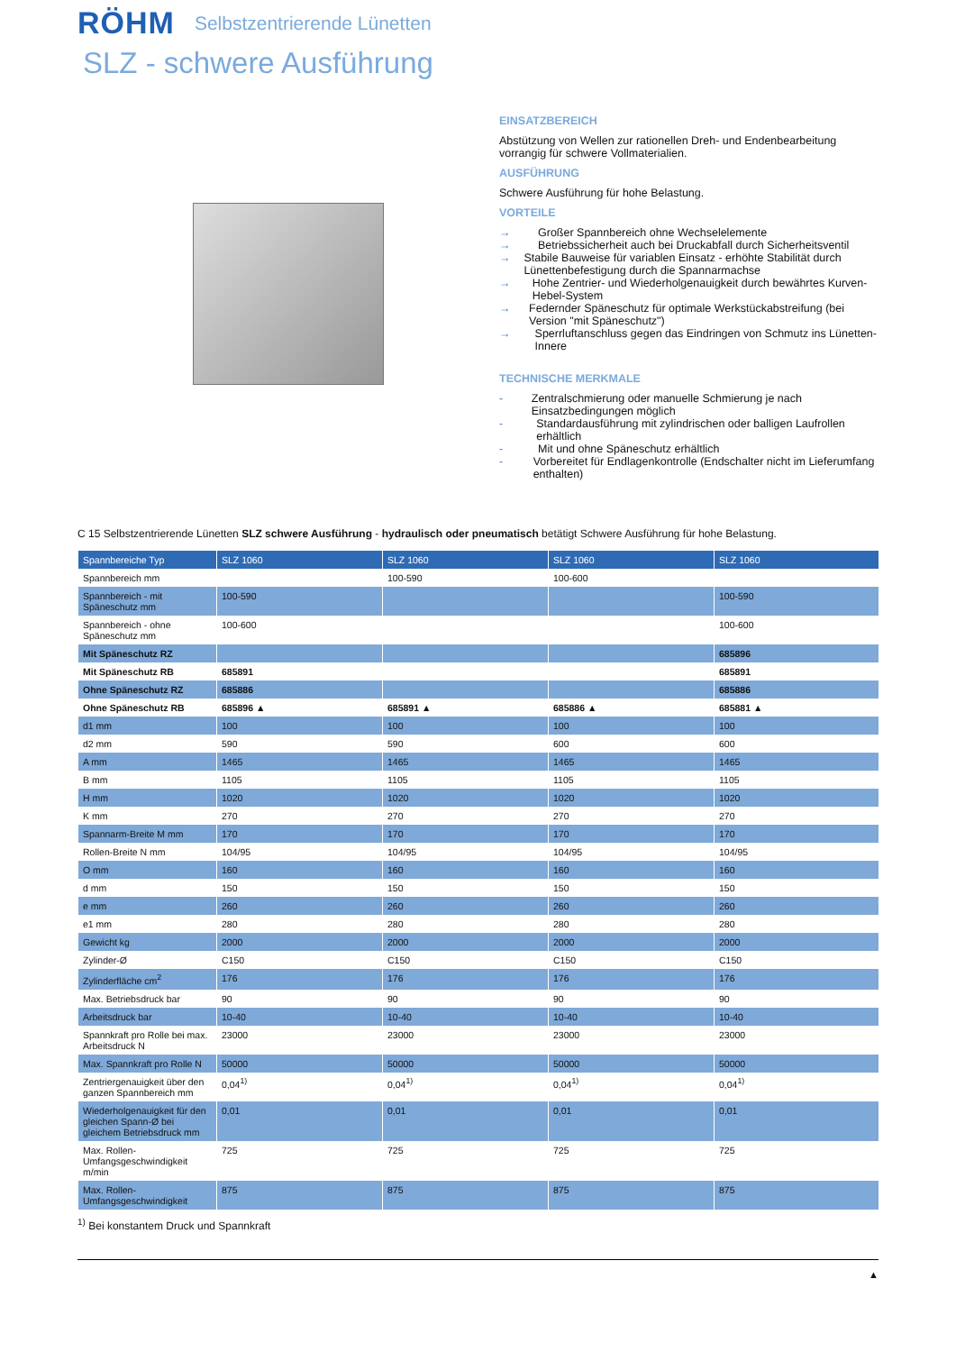RÖHM
Selbstzentrierende Lünetten
SLZ - schwere Ausführung
EINSATZBEREICH
Abstützung von Wellen zur rationellen Dreh- und Endenbearbeitung vorrangig für schwere Vollmaterialien.
AUSFÜHRUNG
Schwere Ausführung für hohe Belastung.
VORTEILE
→ Großer Spannbereich ohne Wechselelemente
→ Betriebssicherheit auch bei Druckabfall durch Sicherheitsventil
→ Stabile Bauweise für variablen Einsatz - erhöhte Stabilität durch Lünettenbefestigung durch die Spannarmachse
→ Hohe Zentrier- und Wiederholgenauigkeit durch bewährtes Kurven-Hebel-System
→ Federnder Späneschutz für optimale Werkstückabstreifung (bei Version "mit Späneschutz")
→ Sperrluftanschluss gegen das Eindringen von Schmutz ins Lünetten-Innere
TECHNISCHE MERKMALE
- Zentralschmierung oder manuelle Schmierung je nach Einsatzbedingungen möglich
- Standardausführung mit zylindrischen oder balligen Laufrollen erhältlich
- Mit und ohne Späneschutz erhältlich
- Vorbereitet für Endlagenkontrolle (Endschalter nicht im Lieferumfang enthalten)
C 15 Selbstzentrierende Lünetten SLZ schwere Ausführung - hydraulisch oder pneumatisch betätigt Schwere Ausführung für hohe Belastung.
| Spannbereiche Typ | SLZ 1060 | SLZ 1060 | SLZ 1060 | SLZ 1060 |
| --- | --- | --- | --- | --- |
| Spannbereich mm | | 100-590 | 100-600 | |
| Spannbereich - mit Späneschutz mm | 100-590 | | | 100-590 |
| Spannbereich - ohne Späneschutz mm | 100-600 | | | 100-600 |
| Mit Späneschutz RZ | | | | 685896 |
| Mit Späneschutz RB | 685891 | | | 685891 |
| Ohne Späneschutz RZ | 685886 | | | 685886 |
| Ohne Späneschutz RB | 685896 ▲ | 685891 ▲ | 685886 ▲ | 685881 ▲ |
| d1 mm | 100 | 100 | 100 | 100 |
| d2 mm | 590 | 590 | 600 | 600 |
| A mm | 1465 | 1465 | 1465 | 1465 |
| B mm | 1105 | 1105 | 1105 | 1105 |
| H mm | 1020 | 1020 | 1020 | 1020 |
| K mm | 270 | 270 | 270 | 270 |
| Spannarm-Breite M mm | 170 | 170 | 170 | 170 |
| Rollen-Breite N mm | 104/95 | 104/95 | 104/95 | 104/95 |
| O mm | 160 | 160 | 160 | 160 |
| d mm | 150 | 150 | 150 | 150 |
| e mm | 260 | 260 | 260 | 260 |
| e1 mm | 280 | 280 | 280 | 280 |
| Gewicht kg | 2000 | 2000 | 2000 | 2000 |
| Zylinder-Ø | C150 | C150 | C150 | C150 |
| Zylinderfläche cm<sup>2</sup> | 176 | 176 | 176 | 176 |
| Max. Betriebsdruck bar | 90 | 90 | 90 | 90 |
| Arbeitsdruck bar | 10-40 | 10-40 | 10-40 | 10-40 |
| Spannkraft pro Rolle bei max. Arbeitsdruck N | 23000 | 23000 | 23000 | 23000 |
| Max. Spannkraft pro Rolle N | 50000 | 50000 | 50000 | 50000 |
| Zentriergenauigkeit über den ganzen Spannbereich mm | 0,04<sup>1)</sup> | 0,04<sup>1)</sup> | 0,04<sup>1)</sup> | 0,04<sup>1)</sup> |
| Wiederholgenauigkeit für den gleichen Spann-Ø bei gleichem Betriebsdruck mm | 0,01 | 0,01 | 0,01 | 0,01 |
| Max. Rollen-Umfangsgeschwindigkeit m/min | 725 | 725 | 725 | 725 |
| Max. Rollen-Umfangsgeschwindigkeit | 875 | 875 | 875 | 875 |
<sup>1)</sup> Bei konstantem Druck und Spannkraft
▲